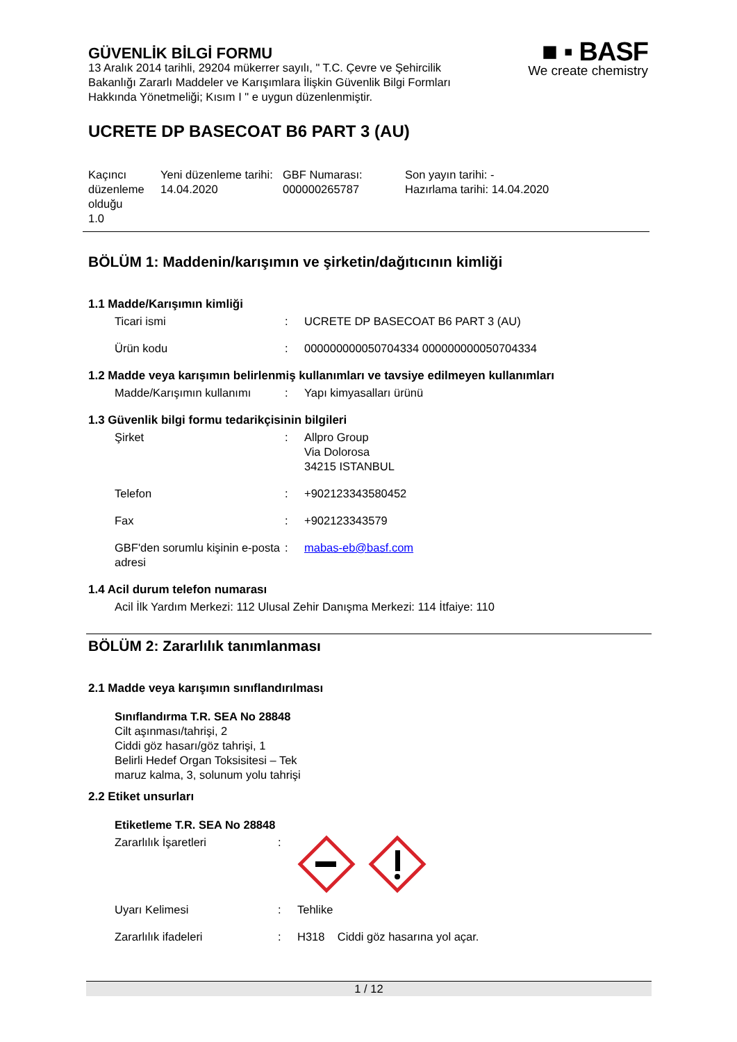■ ▪ BASF
We create chemistry
GÜVENLİK BİLGİ FORMU
13 Aralık 2014 tarihli, 29204 mükerrer sayılı, " T.C. Çevre ve Şehircilik Bakanlığı Zararlı Maddeler ve Karışımlara İlişkin Güvenlik Bilgi Formları Hakkında Yönetmeliği; Kısım I " e uygun düzenlenmiştir.
UCRETE DP BASECOAT B6 PART 3 (AU)
Kaçıncı düzenleme olduğu
1.0
Yeni düzenleme tarihi:
14.04.2020
GBF Numarası:
000000265787
Son yayın tarihi: -
Hazırlama tarihi: 14.04.2020
BÖLÜM 1: Maddenin/karışımın ve şirketin/dağıtıcının kimliği
1.1 Madde/Karışımın kimliği
Ticari ismi : UCRETE DP BASECOAT B6 PART 3 (AU)
Ürün kodu : 000000000050704334 000000000050704334
1.2 Madde veya karışımın belirlenmiş kullanımları ve tavsiye edilmeyen kullanımları
Madde/Karışımın kullanımı
: Yapı kimyasalları ürünü
1.3 Güvenlik bilgi formu tedarikçisinin bilgileri
Şirket : Allpro Group
Via Dolorosa
34215 ISTANBUL
Telefon : +902123343580452
Fax : +902123343579
GBF'den sorumlu kişinin e-posta adresi
: mabas-eb@basf.com
1.4 Acil durum telefon numarası
Acil İlk Yardım Merkezi: 112 Ulusal Zehir Danışma Merkezi: 114 İtfaiye: 110
BÖLÜM 2: Zararlılık tanımlanması
2.1 Madde veya karışımın sınıflandırılması
Sınıflandırma T.R. SEA No 28848
Cilt aşınması/tahrişi, 2
Ciddi göz hasarı/göz tahrişi, 1
Belirli Hedef Organ Toksisitesi – Tek
maruz kalma, 3, solunum yolu tahrişi
2.2 Etiket unsurları
Etiketleme T.R. SEA No 28848
Zararlılık İşaretleri :
Uyarı Kelimesi : Tehlike
Zararlılık ifadeleri : H318 Ciddi göz hasarına yol açar.
1 / 12